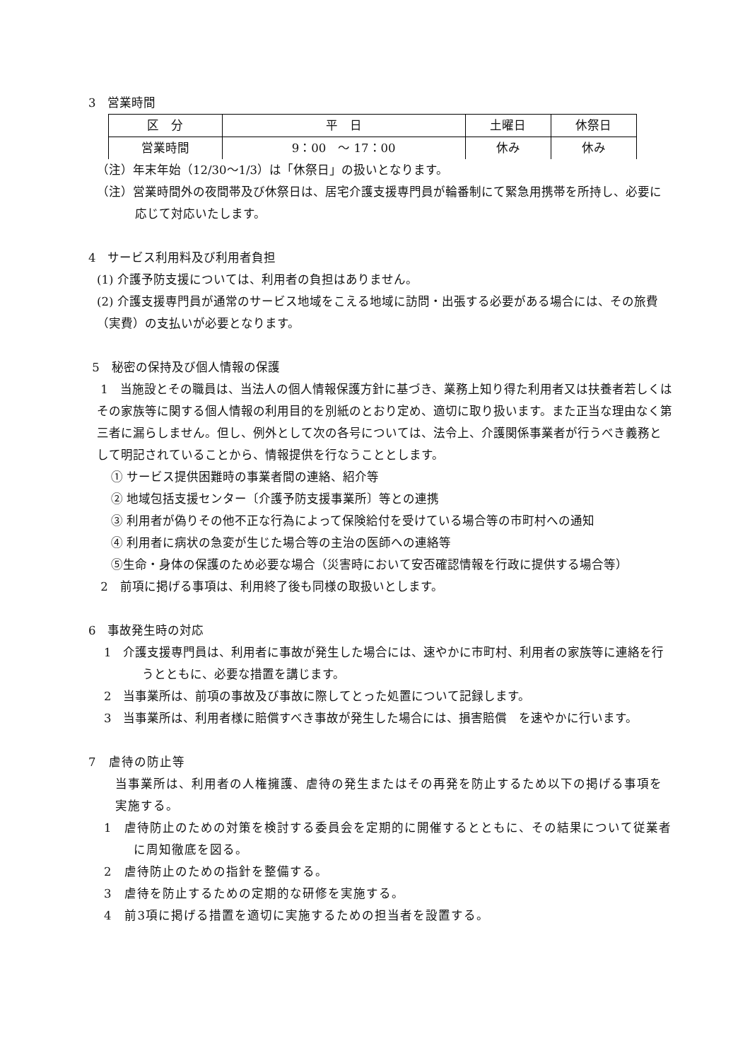3　営業時間
| 区 分 | 平 日 | 土曜日 | 休祭日 |
| 営業時間 | 9：00 ～ 17：00 | 休み | 休み |
（注）年末年始（12/30～1/3）は「休祭日」の扱いとなります。
（注）営業時間外の夜間帯及び休祭日は、居宅介護支援専門員が輪番制にて緊急用携帯を所持し、必要に応じて対応いたします。
4　サービス利用料及び利用者負担
(1) 介護予防支援については、利用者の負担はありません。
(2) 介護支援専門員が通常のサービス地域をこえる地域に訪問・出張する必要がある場合には、その旅費（実費）の支払いが必要となります。
5　秘密の保持及び個人情報の保護
1　当施設とその職員は、当法人の個人情報保護方針に基づき、業務上知り得た利用者又は扶養者若しくはその家族等に関する個人情報の利用目的を別紙のとおり定め、適切に取り扱います。また正当な理由なく第三者に漏らしません。但し、例外として次の各号については、法令上、介護関係事業者が行うべき義務として明記されていることから、情報提供を行なうこととします。
① サービス提供困難時の事業者間の連絡、紹介等
② 地域包括支援センター〔介護予防支援事業所〕等との連携
③ 利用者が偽りその他不正な行為によって保険給付を受けている場合等の市町村への通知
④ 利用者に病状の急変が生じた場合等の主治の医師への連絡等
⑤生命・身体の保護のため必要な場合（災害時において安否確認情報を行政に提供する場合等）
2　前項に掲げる事項は、利用終了後も同様の取扱いとします。
6　事故発生時の対応
1　介護支援専門員は、利用者に事故が発生した場合には、速やかに市町村、利用者の家族等に連絡を行うとともに、必要な措置を講じます。
2　当事業所は、前項の事故及び事故に際してとった処置について記録します。
3　当事業所は、利用者様に賠償すべき事故が発生した場合には、損害賠償　を速やかに行います。
7　虐待の防止等
当事業所は、利用者の人権擁護、虐待の発生またはその再発を防止するため以下の掲げる事項を実施する。
1　虐待防止のための対策を検討する委員会を定期的に開催するとともに、その結果について従業者に周知徹底を図る。
2　虐待防止のための指針を整備する。
3　虐待を防止するための定期的な研修を実施する。
4　前3項に掲げる措置を適切に実施するための担当者を設置する。